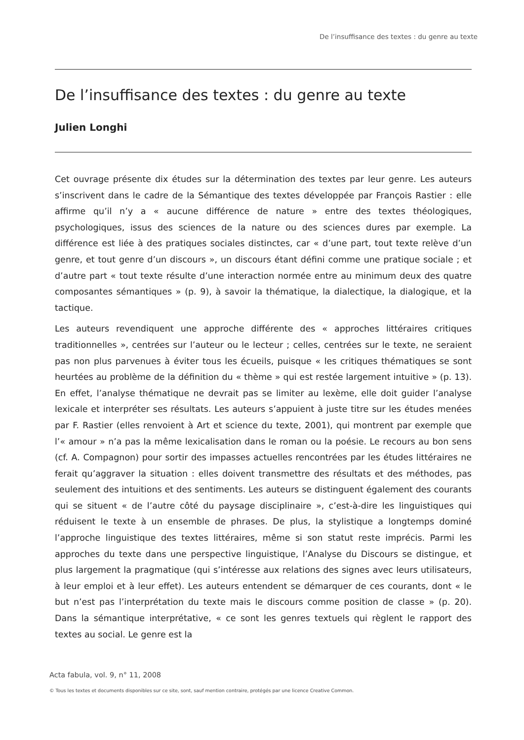De l’insuffisance des textes : du genre au texte
De l’insuffisance des textes : du genre au texte
Julien Longhi
Cet ouvrage présente dix études sur la détermination des textes par leur genre. Les auteurs s’inscrivent dans le cadre de la Sémantique des textes développée par François Rastier : elle affirme qu’il n’y a « aucune différence de nature » entre des textes théologiques, psychologiques, issus des sciences de la nature ou des sciences dures par exemple. La différence est liée à des pratiques sociales distinctes, car « d’une part, tout texte relève d’un genre, et tout genre d’un discours », un discours étant défini comme une pratique sociale ; et d’autre part « tout texte résulte d’une interaction normée entre au minimum deux des quatre composantes sémantiques » (p. 9), à savoir la thématique, la dialectique, la dialogique, et la tactique.
Les auteurs revendiquent une approche différente des « approches littéraires critiques traditionnelles », centrées sur l’auteur ou le lecteur ; celles, centrées sur le texte, ne seraient pas non plus parvenues à éviter tous les écueils, puisque « les critiques thématiques se sont heurtées au problème de la définition du « thème » qui est restée largement intuitive » (p. 13). En effet, l’analyse thématique ne devrait pas se limiter au lexème, elle doit guider l’analyse lexicale et interpréter ses résultats. Les auteurs s’appuient à juste titre sur les études menées par F. Rastier (elles renvoient à Art et science du texte, 2001), qui montrent par exemple que l’« amour » n’a pas la même lexicalisation dans le roman ou la poésie. Le recours au bon sens (cf. A. Compagnon) pour sortir des impasses actuelles rencontrées par les études littéraires ne ferait qu’aggraver la situation : elles doivent transmettre des résultats et des méthodes, pas seulement des intuitions et des sentiments. Les auteurs se distinguent également des courants qui se situent « de l’autre côté du paysage disciplinaire », c’est-à-dire les linguistiques qui réduisent le texte à un ensemble de phrases. De plus, la stylistique a longtemps dominé l’approche linguistique des textes littéraires, même si son statut reste imprécis. Parmi les approches du texte dans une perspective linguistique, l’Analyse du Discours se distingue, et plus largement la pragmatique (qui s’intéresse aux relations des signes avec leurs utilisateurs, à leur emploi et à leur effet). Les auteurs entendent se démarquer de ces courants, dont « le but n’est pas l’interprétation du texte mais le discours comme position de classe » (p. 20). Dans la sémantique interprétative, « ce sont les genres textuels qui règlent le rapport des textes au social. Le genre est la
Acta fabula, vol. 9, n° 11, 2008
© Tous les textes et documents disponibles sur ce site, sont, sauf mention contraire, protégés par une licence Creative Common.